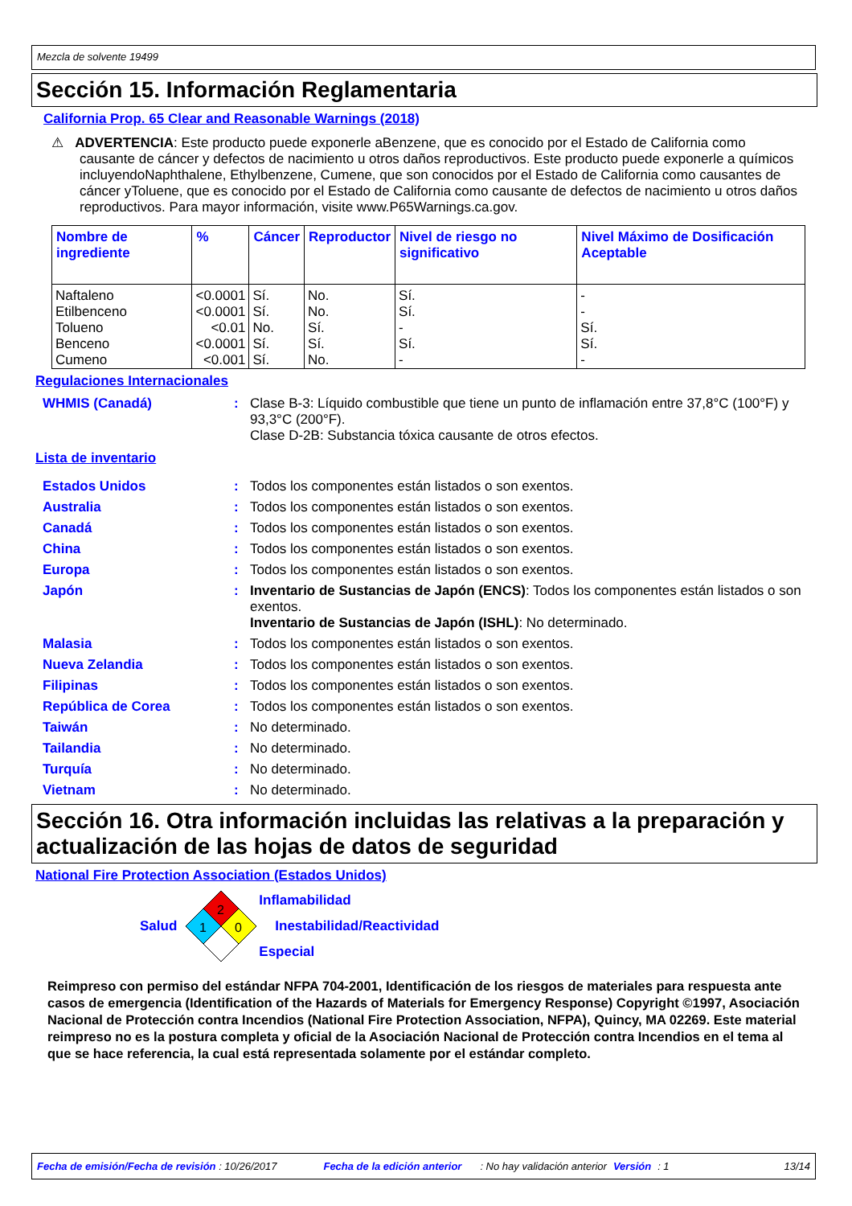Mezcla de solvente 19499
Sección 15. Información Reglamentaria
California Prop. 65 Clear and Reasonable Warnings (2018)
⚠ ADVERTENCIA: Este producto puede exponerle aBenzene, que es conocido por el Estado de California como causante de cáncer y defectos de nacimiento u otros daños reproductivos. Este producto puede exponerle a químicos incluyendoNaphthalene, Ethylbenzene, Cumene, que son conocidos por el Estado de California como causantes de cáncer yToluene, que es conocido por el Estado de California como causante de defectos de nacimiento u otros daños reproductivos. Para mayor información, visite www.P65Warnings.ca.gov.
| Nombre de ingrediente | % | Cáncer | Reproductor | Nivel de riesgo no significativo | Nivel Máximo de Dosificación Aceptable |
| --- | --- | --- | --- | --- | --- |
| Naftaleno Etilbenceno Tolueno Benceno Cumeno | <0.0001 <0.0001 <0.01 <0.0001 <0.001 | Sí. Sí. No. Sí. Sí. | No. No. Sí. Sí. No. | Sí. Sí. - Sí. - | - - Sí. Sí. - |
Regulaciones Internacionales
| WHMIS (Canadá) | : | Clase B-3: Líquido combustible que tiene un punto de inflamación entre 37,8°C (100°F) y 93,3°C (200°F). Clase D-2B: Substancia tóxica causante de otros efectos. |
Lista de inventario
| Estados Unidos | : | Todos los componentes están listados o son exentos. |
| Australia | : | Todos los componentes están listados o son exentos. |
| Canadá | : | Todos los componentes están listados o son exentos. |
| China | : | Todos los componentes están listados o son exentos. |
| Europa | : | Todos los componentes están listados o son exentos. |
| Japón | : | Inventario de Sustancias de Japón (ENCS) : Todos los componentes están listados o son exentos. Inventario de Sustancias de Japón (ISHL) : No determinado. |
| Malasia | : | Todos los componentes están listados o son exentos. |
| Nueva Zelandia | : | Todos los componentes están listados o son exentos. |
| Filipinas | : | Todos los componentes están listados o son exentos. |
| República de Corea | : | Todos los componentes están listados o son exentos. |
| Taiwán | : | No determinado. |
| Tailandia | : | No determinado. |
| Turquía | : | No determinado. |
| Vietnam | : | No determinado. |
Sección 16. Otra información incluidas las relativas a la preparación y actualización de las hojas de datos de seguridad
National Fire Protection Association (Estados Unidos)
Salud
2
1
0
Inflamabilidad
Inestabilidad/Reactividad
Especial
Reimpreso con permiso del estándar NFPA 704-2001, Identificación de los riesgos de materiales para respuesta ante casos de emergencia (Identification of the Hazards of Materials for Emergency Response) Copyright ©1997, Asociación Nacional de Protección contra Incendios (National Fire Protection Association, NFPA), Quincy, MA 02269. Este material reimpreso no es la postura completa y oficial de la Asociación Nacional de Protección contra Incendios en el tema al que se hace referencia, la cual está representada solamente por el estándar completo.
Fecha de emisión/Fecha de revisión : 10/26/2017 Fecha de la edición anterior: No hay validación anterior Versión: 1 13/14